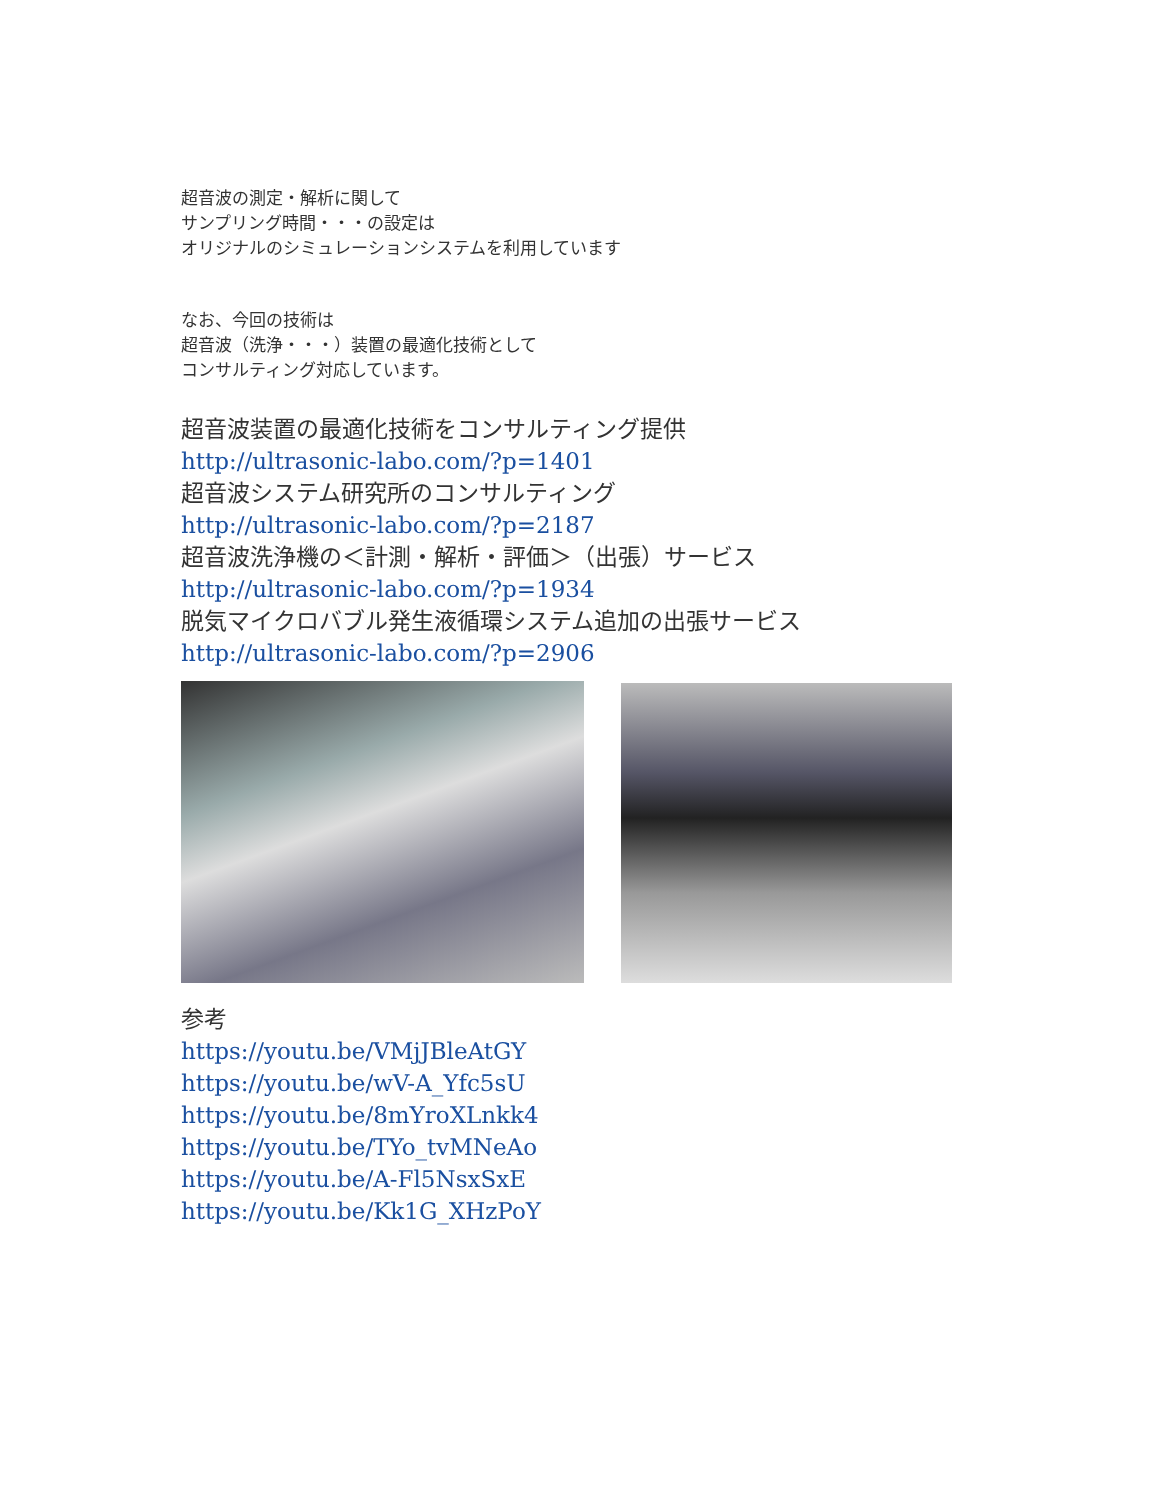超音波の測定・解析に関して
サンプリング時間・・・の設定は
オリジナルのシミュレーションシステムを利用しています
なお、今回の技術は
超音波（洗浄・・・）装置の最適化技術として
コンサルティング対応しています。
超音波装置の最適化技術をコンサルティング提供
http://ultrasonic-labo.com/?p=1401
超音波システム研究所のコンサルティング
http://ultrasonic-labo.com/?p=2187
超音波洗浄機の＜計測・解析・評価＞（出張）サービス
http://ultrasonic-labo.com/?p=1934
脱気マイクロバブル発生液循環システム追加の出張サービス
http://ultrasonic-labo.com/?p=2906
参考
https://youtu.be/VMjJBleAtGY
https://youtu.be/wV-A_Yfc5sU
https://youtu.be/8mYroXLnkk4
https://youtu.be/TYo_tvMNeAo
https://youtu.be/A-Fl5NsxSxE
https://youtu.be/Kk1G_XHzPoY